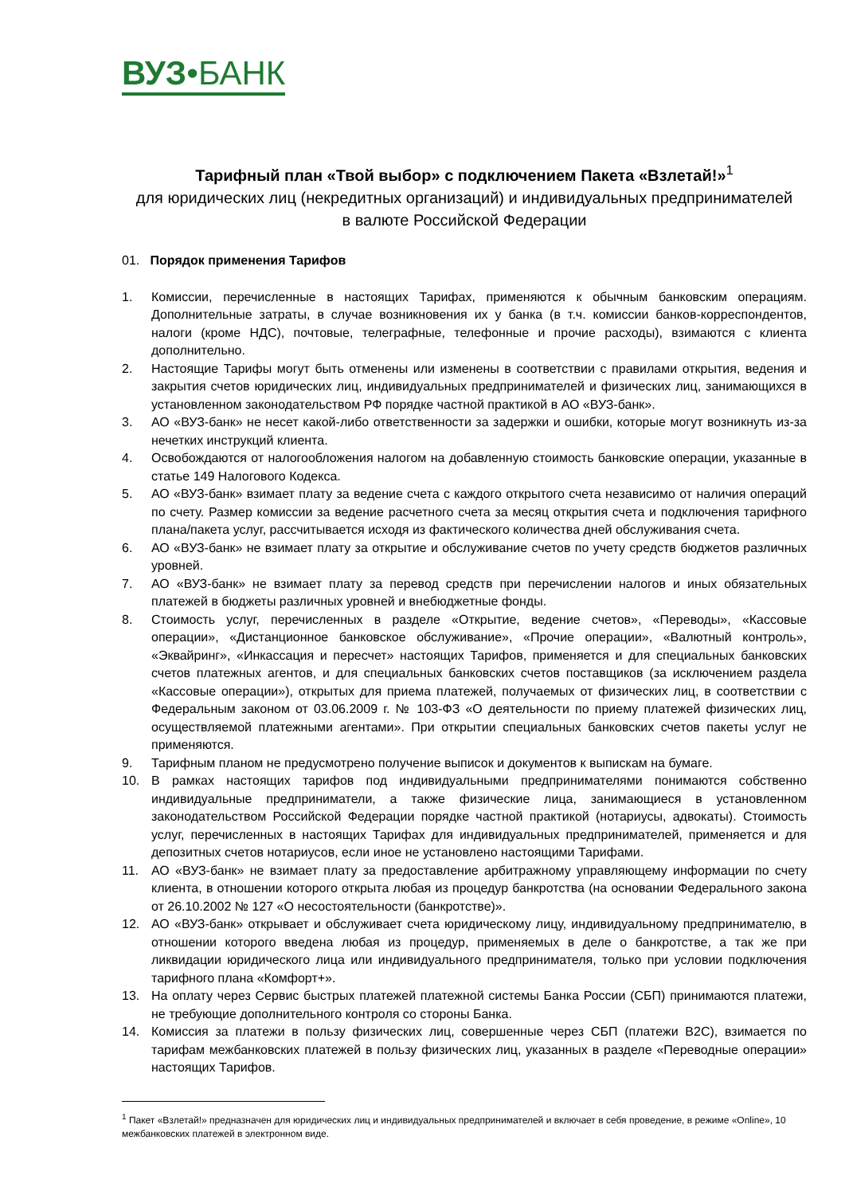ВУЗ•БАНК
Тарифный план «Твой выбор» с подключением Пакета «Взлетай!»<sup>1</sup>
для юридических лиц (некредитных организаций) и индивидуальных предпринимателей
в валюте Российской Федерации
01. Порядок применения Тарифов
1. Комиссии, перечисленные в настоящих Тарифах, применяются к обычным банковским операциям. Дополнительные затраты, в случае возникновения их у банка (в т.ч. комиссии банков-корреспондентов, налоги (кроме НДС), почтовые, телеграфные, телефонные и прочие расходы), взимаются с клиента дополнительно.
2. Настоящие Тарифы могут быть отменены или изменены в соответствии с правилами открытия, ведения и закрытия счетов юридических лиц, индивидуальных предпринимателей и физических лиц, занимающихся в установленном законодательством РФ порядке частной практикой в АО «ВУЗ-банк».
3. АО «ВУЗ-банк» не несет какой-либо ответственности за задержки и ошибки, которые могут возникнуть из-за нечетких инструкций клиента.
4. Освобождаются от налогообложения налогом на добавленную стоимость банковские операции, указанные в статье 149 Налогового Кодекса.
5. АО «ВУЗ-банк» взимает плату за ведение счета с каждого открытого счета независимо от наличия операций по счету. Размер комиссии за ведение расчетного счета за месяц открытия счета и подключения тарифного плана/пакета услуг, рассчитывается исходя из фактического количества дней обслуживания счета.
6. АО «ВУЗ-банк» не взимает плату за открытие и обслуживание счетов по учету средств бюджетов различных уровней.
7. АО «ВУЗ-банк» не взимает плату за перевод средств при перечислении налогов и иных обязательных платежей в бюджеты различных уровней и внебюджетные фонды.
8. Стоимость услуг, перечисленных в разделе «Открытие, ведение счетов», «Переводы», «Кассовые операции», «Дистанционное банковское обслуживание», «Прочие операции», «Валютный контроль», «Эквайринг», «Инкассация и пересчет» настоящих Тарифов, применяется и для специальных банковских счетов платежных агентов, и для специальных банковских счетов поставщиков (за исключением раздела «Кассовые операции»), открытых для приема платежей, получаемых от физических лиц, в соответствии с Федеральным законом от 03.06.2009 г. № 103-ФЗ «О деятельности по приему платежей физических лиц, осуществляемой платежными агентами». При открытии специальных банковских счетов пакеты услуг не применяются.
9. Тарифным планом не предусмотрено получение выписок и документов к выпискам на бумаге.
10. В рамках настоящих тарифов под индивидуальными предпринимателями понимаются собственно индивидуальные предприниматели, а также физические лица, занимающиеся в установленном законодательством Российской Федерации порядке частной практикой (нотариусы, адвокаты). Стоимость услуг, перечисленных в настоящих Тарифах для индивидуальных предпринимателей, применяется и для депозитных счетов нотариусов, если иное не установлено настоящими Тарифами.
11. АО «ВУЗ-банк» не взимает плату за предоставление арбитражному управляющему информации по счету клиента, в отношении которого открыта любая из процедур банкротства (на основании Федерального закона от 26.10.2002 № 127 «О несостоятельности (банкротстве)».
12. АО «ВУЗ-банк» открывает и обслуживает счета юридическому лицу, индивидуальному предпринимателю, в отношении которого введена любая из процедур, применяемых в деле о банкротстве, а так же при ликвидации юридического лица или индивидуального предпринимателя, только при условии подключения тарифного плана «Комфорт+».
13. На оплату через Сервис быстрых платежей платежной системы Банка России (СБП) принимаются платежи, не требующие дополнительного контроля со стороны Банка.
14. Комиссия за платежи в пользу физических лиц, совершенные через СБП (платежи B2C), взимается по тарифам межбанковских платежей в пользу физических лиц, указанных в разделе «Переводные операции» настоящих Тарифов.
<sup>1</sup> Пакет «Взлетай!» предназначен для юридических лиц и индивидуальных предпринимателей и включает в себя проведение, в режиме «Online», 10 межбанковских платежей в электронном виде.